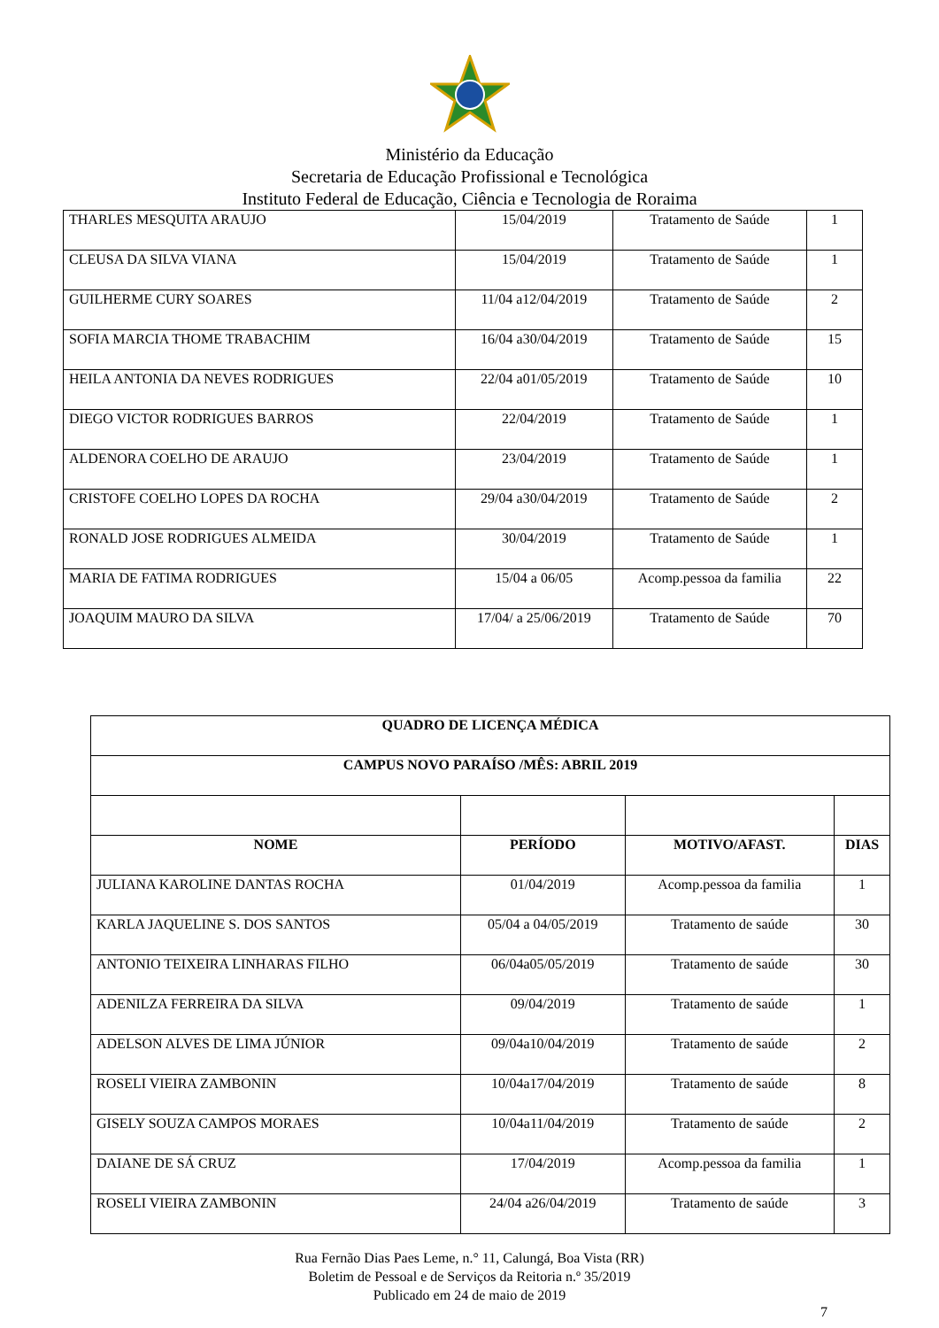Ministério da Educação
Secretaria de Educação Profissional e Tecnológica
Instituto Federal de Educação, Ciência e Tecnologia de Roraima
| THARLES MESQUITA ARAUJO | 15/04/2019 | Tratamento de Saúde | 1 |
| CLEUSA DA SILVA VIANA | 15/04/2019 | Tratamento de Saúde | 1 |
| GUILHERME CURY SOARES | 11/04 a12/04/2019 | Tratamento de Saúde | 2 |
| SOFIA MARCIA THOME TRABACHIM | 16/04 a30/04/2019 | Tratamento de Saúde | 15 |
| HEILA ANTONIA DA NEVES RODRIGUES | 22/04 a01/05/2019 | Tratamento de Saúde | 10 |
| DIEGO VICTOR RODRIGUES BARROS | 22/04/2019 | Tratamento de Saúde | 1 |
| ALDENORA COELHO DE ARAUJO | 23/04/2019 | Tratamento de Saúde | 1 |
| CRISTOFE COELHO LOPES DA ROCHA | 29/04 a30/04/2019 | Tratamento de Saúde | 2 |
| RONALD JOSE RODRIGUES ALMEIDA | 30/04/2019 | Tratamento de Saúde | 1 |
| MARIA DE FATIMA RODRIGUES | 15/04 a 06/05 | Acomp.pessoa da familia | 22 |
| JOAQUIM MAURO DA SILVA | 17/04/ a 25/06/2019 | Tratamento de Saúde | 70 |
| QUADRO DE LICENÇA MÉDICA | | | |
| --- | --- | --- | --- |
| CAMPUS NOVO PARAÍSO /MÊS: ABRIL 2019 | | | |
| NOME | PERÍODO | MOTIVO/AFAST. | DIAS |
| JULIANA KAROLINE DANTAS ROCHA | 01/04/2019 | Acomp.pessoa da familia | 1 |
| KARLA JAQUELINE S. DOS SANTOS | 05/04 a 04/05/2019 | Tratamento de saúde | 30 |
| ANTONIO TEIXEIRA LINHARAS FILHO | 06/04a05/05/2019 | Tratamento de saúde | 30 |
| ADENILZA FERREIRA DA SILVA | 09/04/2019 | Tratamento de saúde | 1 |
| ADELSON ALVES DE LIMA JÚNIOR | 09/04a10/04/2019 | Tratamento de saúde | 2 |
| ROSELI VIEIRA ZAMBONIN | 10/04a17/04/2019 | Tratamento de saúde | 8 |
| GISELY SOUZA CAMPOS MORAES | 10/04a11/04/2019 | Tratamento de saúde | 2 |
| DAIANE DE SÁ CRUZ | 17/04/2019 | Acomp.pessoa da familia | 1 |
| ROSELI VIEIRA ZAMBONIN | 24/04 a26/04/2019 | Tratamento de saúde | 3 |
Rua Fernão Dias Paes Leme, n.° 11, Calungá, Boa Vista (RR)
Boletim de Pessoal e de Serviços da Reitoria n.º 35/2019
Publicado em 24 de maio de 2019
7